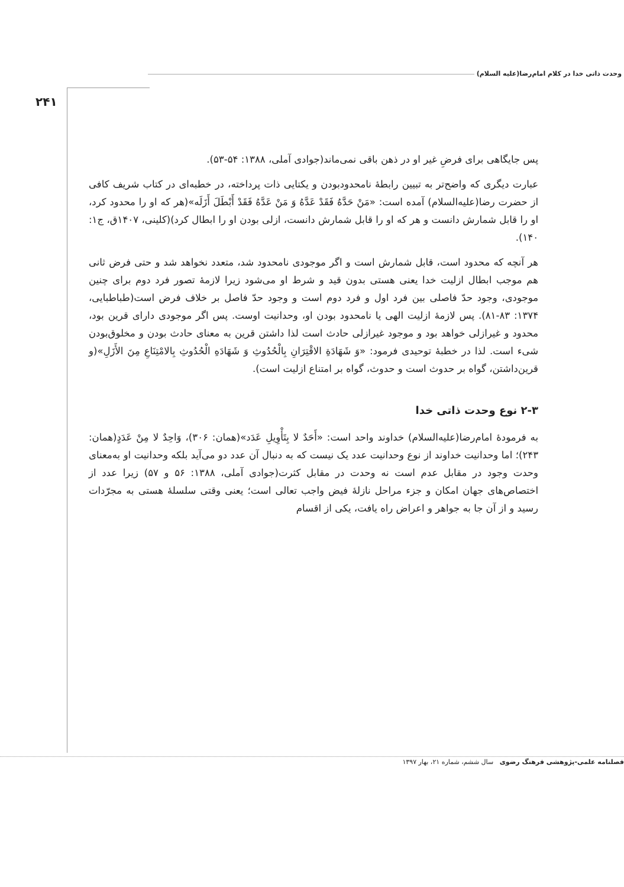وحدت ذاتی خدا در کلام امام‌رضا(علیه السلام)
۲۴۱
پس جایگاهی برای فرضِ غیر او در ذهن باقی نمی‌ماند(جوادی آملی، ۱۳۸۸: ۵۴-۵۳).
عبارت دیگری که واضح‌تر به تبیین رابطهٔ نامحدودبودن و یکتایی ذات پرداخته، در خطبه‌ای در کتاب شریف کافی از حضرت رضا(علیه‌السلام) آمده است: «مَنْ حَدَّهُ فَقَدْ عَدَّهُ وَ مَنْ عَدَّهُ فَقَدْ أَبْطَلَ أَزَلَه»(هر که او را محدود کرد، او را قابل شمارش دانست و هر که او را قابل شمارش دانست، ازلی بودن او را ابطال کرد)(کلینی، ۱۴۰۷ق، ج۱: ۱۴۰).
هر آنچه که محدود است، قابل شمارش است و اگر موجودی نامحدود شد، متعدد نخواهد شد و حتی فرض ثانی هم موجب ابطال ازلیت خدا یعنی هستی بدون قید و شرط او می‌شود زیرا لازمهٔ تصور فرد دوم برای چنین موجودی، وجود حدّ فاصلی بین فرد اول و فرد دوم است و وجود حدّ فاصل بر خلاف فرض است(طباطبایی، ۱۳۷۴: ۸۳-۸۱). پس لازمهٔ ازلیت الهی یا نامحدود بودن او، وحدانیت اوست. پس اگر موجودی دارای قرین بود، محدود و غیرازلی خواهد بود و موجود غیرازلی حادث است لذا داشتن قرین به معنای حادث بودن و مخلوق‌بودن شیء است. لذا در خطبهٔ توحیدی فرمود: «وَ شَهَادَةِ الاقْتِرَانِ بِالْحُدُوثِ وَ شَهَادَهِ الْحُدُوثِ بِالامْتِنَاعِ مِنَ الأَزَلِ»(و قرین‌داشتن، گواه بر حدوث است و حدوث، گواه بر امتناع ازلیت است).
۲-۳ نوع وحدت ذاتی خدا
به فرمودهٔ امام‌رضا(علیه‌السلام) خداوند واحد است: «أَحَدٌ لا بِتَأْوِیلِ عَدَد»(همان: ۳۰۶)، وَاحِدٌ لا مِنْ عَدَدٍ(همان: ۲۴۳)؛ اما وحدانیت خداوند از نوع وحدانیت عدد یک نیست که به دنبال آن عدد دو می‌آید بلکه وحدانیت او به‌معنای وحدت وجود در مقابل عدم است نه وحدت در مقابل کثرت(جوادی آملی، ۱۳۸۸: ۵۶ و ۵۷) زیرا عدد از اختصاص‌های جهان امکان و جزء مراحل نازلهٔ فیض واجب تعالی است؛ یعنی وقتی سلسلهٔ هستی به مجرّدات رسید و از آن جا به جواهر و اعراض راه یافت، یکی از اقسام
فصلنامه علمی-پژوهشی فرهنگ رضوی سال ششم، شماره ۲۱، بهار ۱۳۹۷